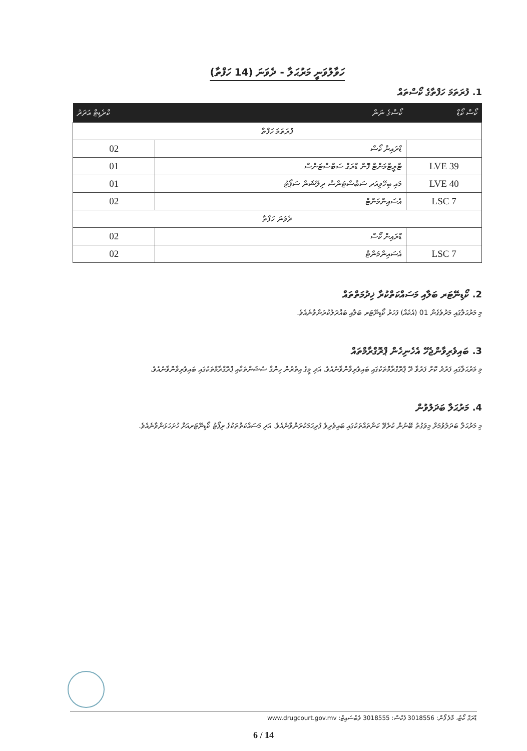ހަވާލުވަނީ މަރުޙަލާ - ދެވަނަ (14 ހަފްތާ)
1. ފުރަތަމަ ހަފްތާގެ ކޯސްތައް
| ކޯސް ކޯޑް | ކޯސްގެ ނަން | ކްރެޑިޓް އަދަދު |
| --- | --- | --- |
| ފުރަތަމަ ހަފްތާ | | |
| | ޑްރައިން ކޯސް | 02 |
| LVE 39 | ޓްރީޓްމަންޓް ފޮން ޑްރަގް ސަބްސްޓަންސް | 01 |
| LVE 40 | މައި ބިހޭވިއަރ ސަބްސްޓަންސް ރިލޭޝަން ސަޕޯޓު | 01 |
| LSC 7 | އެސައިންމަންޓް | 02 |
| ދެވަނަ ހަފްތާ | | |
| | ޑްރައިން ކޯސް | 02 |
| LSC 7 | އެސައިންމަންޓް | 02 |
2. ކޯޑިނޭޓަރ ބަލާއި މަސައްކަތްކުރާ ޚިދުމަތްތައް
މި މަރުޙަލާގައި މަދުވެގެން 01 (އެކެއް) ފަހަރު ކޯޑިނޭޓަރ ބަލާއި ބައްދަލުކުރަންވާނެއެވެ.
3. ބައިވެރިވާންޖެހޭ އެހެނިހެން ޕްރޮގްރާމްތައް
މި މަރުޙަލާގައި ފަރުދު ކޮށް ފަރުވާ ދޭ ޕްރޮގްރާމްތަކުގައި ބައިވެރިވާންވާނެއެވެ. އަދި މީގެ އިތުރުން ހިންގާ ސެޝަންތަކާއި ޕްރޮގްރާމްތަކުގައި ބައިވެރިވާންވާނެއެވެ.
4. މަރުޙަލާ ބަދަލުވުން
މި މަރުޙަލާ ބަދަލުވުމަށް މިވަގުތު ބޭނުން ކުރެވޭ ކަންތައްތަކުގައި ބައިވެރިވެ ފުރިހަމަކުރަންވާނެއެވެ. އަދި މަސައްކަތްތަކުގެ ރިޕޯޓު ކޯޑިނޭޓަރއަށް ހުށަހަޅަންވާނެއެވެ.
ޑްރަގް ކޯޓު، މާލެ ފޯން: 3018556 ފެކްސް: 3018555 ވެބްސައިޓް: www.drugcourt.gov.mv
6 / 14